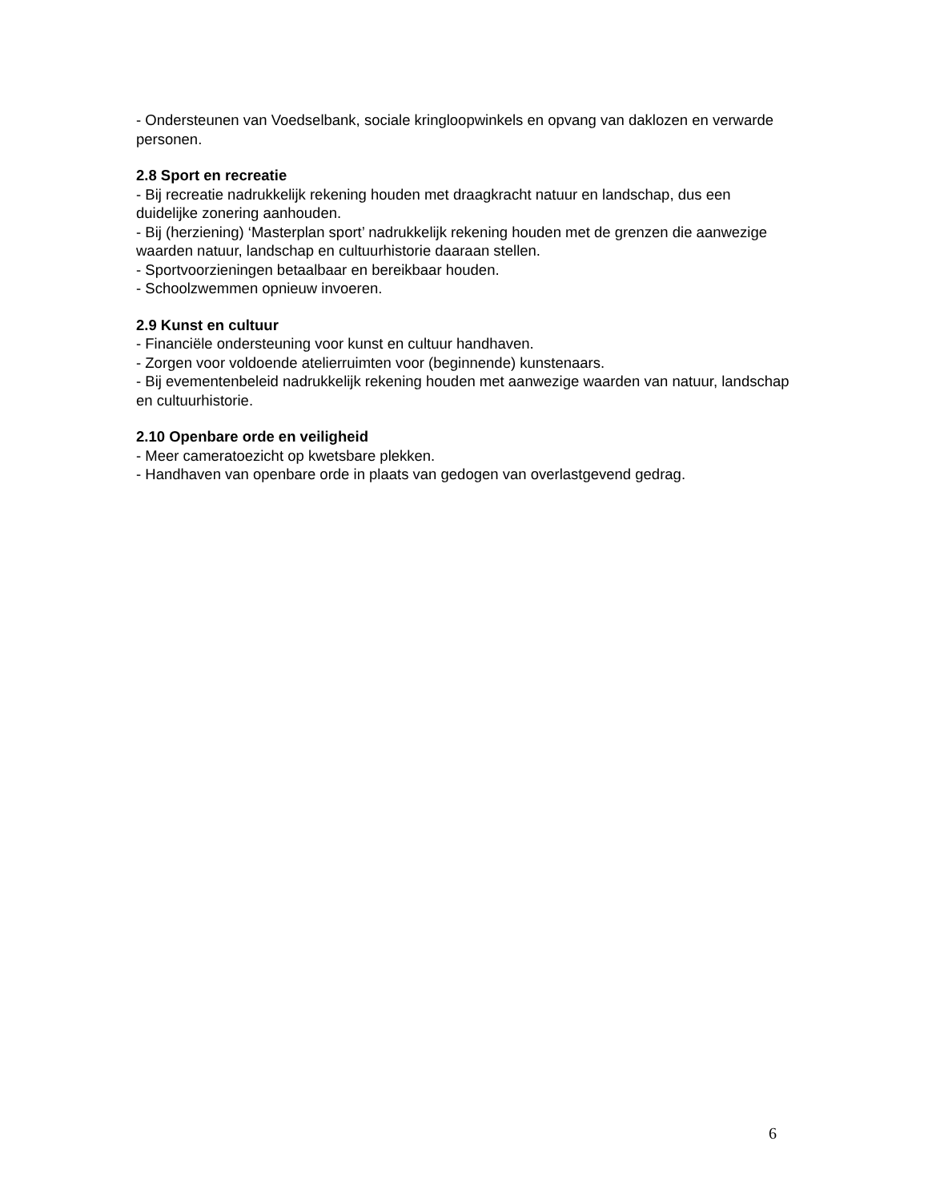- Ondersteunen van Voedselbank, sociale kringloopwinkels en opvang van daklozen en verwarde personen.
2.8 Sport en recreatie
- Bij recreatie nadrukkelijk rekening houden met draagkracht natuur en landschap, dus een duidelijke zonering aanhouden.
- Bij (herziening) ‘Masterplan sport’ nadrukkelijk rekening houden met de grenzen die aanwezige waarden natuur, landschap en cultuurhistorie daaraan stellen.
- Sportvoorzieningen betaalbaar en bereikbaar houden.
- Schoolzwemmen opnieuw invoeren.
2.9 Kunst en cultuur
- Financiële ondersteuning voor kunst en cultuur handhaven.
- Zorgen voor voldoende atelierruimten voor (beginnende) kunstenaars.
- Bij evementenbeleid nadrukkelijk rekening houden met aanwezige waarden van natuur, landschap en cultuurhistorie.
2.10 Openbare orde en veiligheid
- Meer cameratoezicht op kwetsbare plekken.
- Handhaven van openbare orde in plaats van gedogen van overlastgevend gedrag.
6